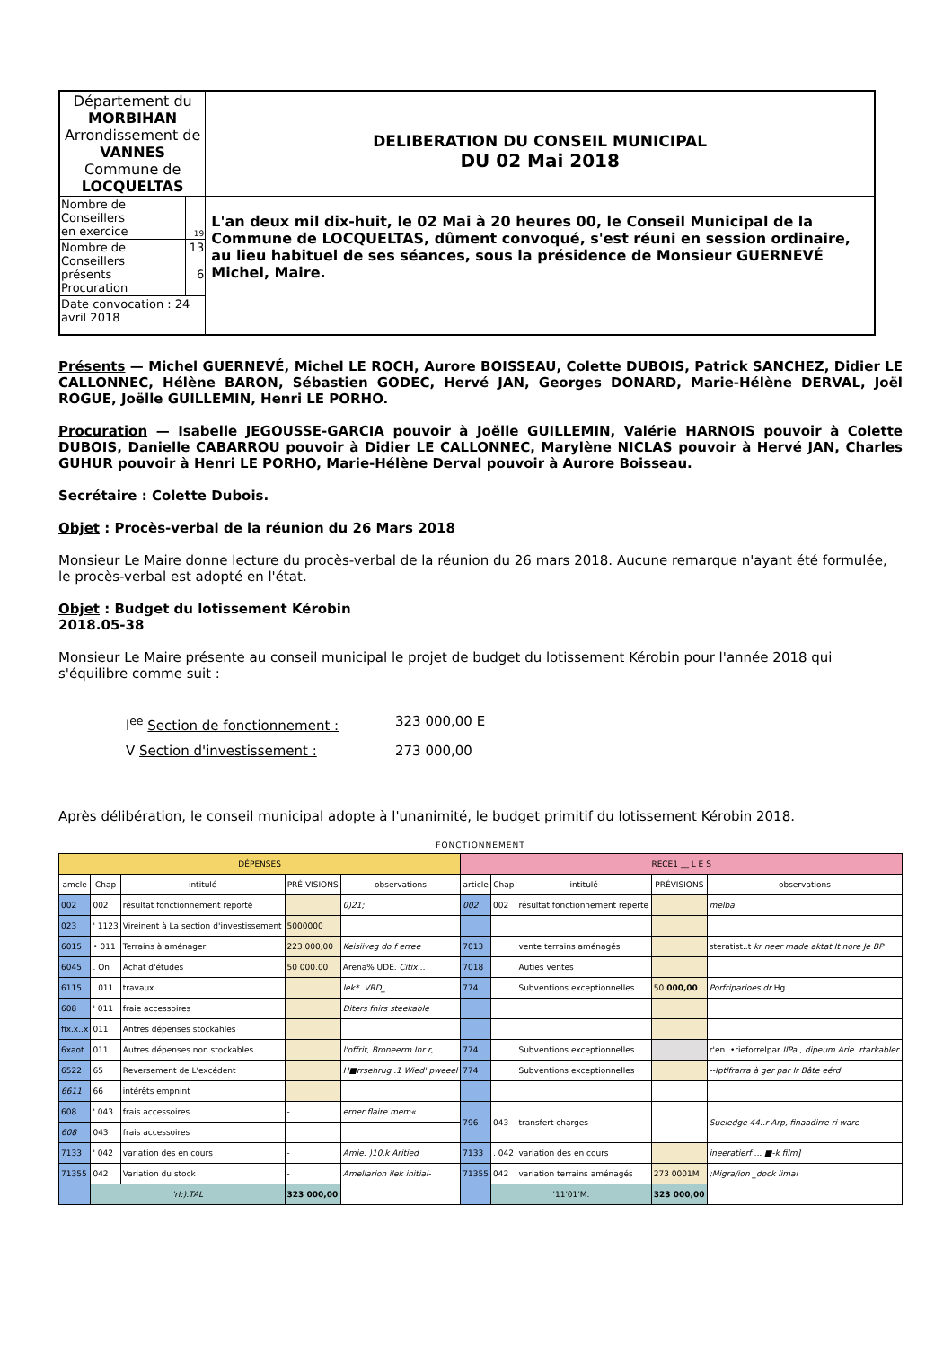| Département du MORBIHAN Arrondissement de VANNES Commune de LOCQUELTAS | | DELIBERATION DU CONSEIL MUNICIPAL DU 02 Mai 2018 |
| Nombre de Conseillers en exercice | 19 | L'an deux mil dix-huit, le 02 Mai à 20 heures 00, le Conseil Municipal de la Commune de LOCQUELTAS, dûment convoqué, s'est réuni en session ordinaire, au lieu habituel de ses séances, sous la présidence de Monsieur GUERNEVÉ Michel, Maire. |
| Nombre de Conseillers présents Procuration | 13 6 | |
| Date convocation : 24 avril 2018 | | |
Présents — Michel GUERNEVÉ, Michel LE ROCH, Aurore BOISSEAU, Colette DUBOIS, Patrick SANCHEZ, Didier LE CALLONNEC, Hélène BARON, Sébastien GODEC, Hervé JAN, Georges DONARD, Marie-Hélène DERVAL, Joël ROGUE, Joëlle GUILLEMIN, Henri LE PORHO.
Procuration — Isabelle JEGOUSSE-GARCIA pouvoir à Joëlle GUILLEMIN, Valérie HARNOIS pouvoir à Colette DUBOIS, Danielle CABARROU pouvoir à Didier LE CALLONNEC, Marylène NICLAS pouvoir à Hervé JAN, Charles GUHUR pouvoir à Henri LE PORHO, Marie-Hélène Derval pouvoir à Aurore Boisseau.
Secrétaire : Colette Dubois.
Objet : Procès-verbal de la réunion du 26 Mars 2018
Monsieur Le Maire donne lecture du procès-verbal de la réunion du 26 mars 2018. Aucune remarque n'ayant été formulée, le procès-verbal est adopté en l'état.
Objet : Budget du lotissement Kérobin
2018.05-38
Monsieur Le Maire présente au conseil municipal le projet de budget du lotissement Kérobin pour l'année 2018 qui s'équilibre comme suit :
l<sup>ee</sup> Section de fonctionnement : 323 000,00 E
V Section d'investissement : 273 000,00
Après délibération, le conseil municipal adopte à l'unanimité, le budget primitif du lotissement Kérobin 2018.
FONCTIONNEMENT
| DÉPENSES | | | | | RECE1 __ L E S | | | | |
| --- | --- | --- | --- | --- | --- | --- | --- | --- | --- |
| amcle | Chap | intitulé | PRÉ VISIONS | observations | article | Chap | intitulé | PRÉVISIONS | observations |
| 002 | 002 | résultat fonctionnement reporté | | 0)21; | 002 | 002 | résultat fonctionnement reperte | | melba |
| 023 | ' 1123 | Vireinent à La section d'investissement | 5000000 | | | | | | |
| 6015 | • 011 | Terrains à aménager | 223 000,00 | Keisiiveg do f erree | 7013 | | vente terrains aménagés | | steratist..t kr neer made aktat It nore Je BP |
| 6045 | . On | Achat d'études | 50 000.00 | Arena% UDE. Citix... | 7018 | | Auties ventes | | |
| 6115 | . 011 | travaux | | lek*. VRD_. | 774 | | Subventions exceptionnelles | 50 000,00 | Porfriparioes dr Hg |
| 608 | ' 011 | fraie accessoires | | Diters fnirs steekable | | | | | |
| fix.x..x | 011 | Antres dépenses stockahles | | | | | | | |
| 6xaot | 011 | Autres dépenses non stockables | | l'offrit, Broneerm Inr r, | 774 | | Subventions exceptionnelles | | r'en..•rieforrelpar IIPa., dipeum Arie .rtarkabler |
| 6522 | 65 | Reversement de L'excédent | | H■rrsehrug .1 Wied' pweeel | 774 | | Subventions exceptionnelles | | --Iptlfrarra à ger par Ir Bâte eérd |
| 6611 | 66 | intérêts empnint | | | | | | | |
| 608 | ' 043 | frais accessoires | - | erner flaire mem« | 796 | 043 | transfert charges | | Sueledge 44..r Arp, finaadirre ri ware |
| 608 | 043 | frais accessoires | | | | | | | |
| 7133 | ' 042 | variation des en cours | - | Amie. )10,k Aritied | 7133 | . 042 | variation des en cours | | ineeratierf ... ■-k film] |
| 71355 | 042 | Variation du stock | - | Amellarion ilek initial- | 71355 | 042 | variation terrains aménagés | 273 0001M | ;Migra/ion _dock limai |
| | 'rI:).TAL | | 323 000,00 | | | '11'01'M. | | 323 000,00 | |